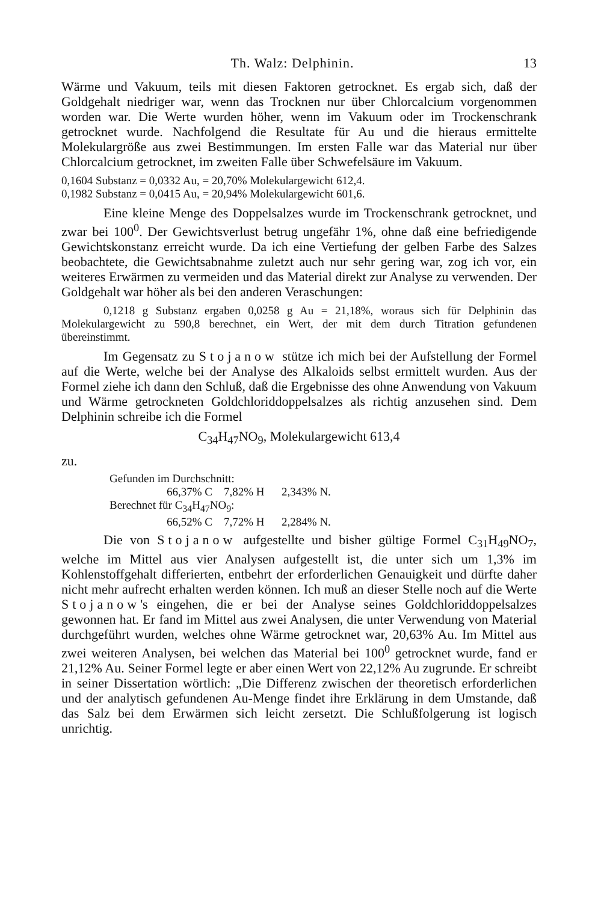Th. Walz: Delphinin. 13
Wärme und Vakuum, teils mit diesen Faktoren getrocknet. Es ergab sich, daß der Goldgehalt niedriger war, wenn das Trocknen nur über Chlorcalcium vorgenommen worden war. Die Werte wurden höher, wenn im Vakuum oder im Trockenschrank getrocknet wurde. Nachfolgend die Resultate für Au und die hieraus ermittelte Molekulargröße aus zwei Bestimmungen. Im ersten Falle war das Material nur über Chlorcalcium getrocknet, im zweiten Falle über Schwefelsäure im Vakuum.
0,1604 Substanz = 0,0332 Au, = 20,70% Molekulargewicht 612,4.
0,1982 Substanz = 0,0415 Au, = 20,94% Molekulargewicht 601,6.
Eine kleine Menge des Doppelsalzes wurde im Trockenschrank getrocknet, und zwar bei 100<sup>0</sup>. Der Gewichtsverlust betrug ungefähr 1%, ohne daß eine befriedigende Gewichtskonstanz erreicht wurde. Da ich eine Vertiefung der gelben Farbe des Salzes beobachtete, die Gewichtsabnahme zuletzt auch nur sehr gering war, zog ich vor, ein weiteres Erwärmen zu vermeiden und das Material direkt zur Analyse zu verwenden. Der Goldgehalt war höher als bei den anderen Veraschungen:
0,1218 g Substanz ergaben 0,0258 g Au = 21,18%, woraus sich für Delphinin das Molekulargewicht zu 590,8 berechnet, ein Wert, der mit dem durch Titration gefundenen übereinstimmt.
Im Gegensatz zu Stojanow stütze ich mich bei der Aufstellung der Formel auf die Werte, welche bei der Analyse des Alkaloids selbst ermittelt wurden. Aus der Formel ziehe ich dann den Schluß, daß die Ergebnisse des ohne Anwendung von Vakuum und Wärme getrockneten Goldchloriddoppelsalzes als richtig anzusehen sind. Dem Delphinin schreibe ich die Formel
C<sub>34</sub>H<sub>47</sub>NO<sub>9</sub>, Molekulargewicht 613,4
zu.
Gefunden im Durchschnitt:
66,37% C 7,82% H 2,343% N.
Berechnet für C<sub>34</sub>H<sub>47</sub>NO<sub>9</sub>:
66,52% C 7,72% H 2,284% N.
Die von Stojanow aufgestellte und bisher gültige Formel C<sub>31</sub>H<sub>49</sub>NO<sub>7</sub>, welche im Mittel aus vier Analysen aufgestellt ist, die unter sich um 1,3% im Kohlenstoffgehalt differierten, entbehrt der erforderlichen Genauigkeit und dürfte daher nicht mehr aufrecht erhalten werden können. Ich muß an dieser Stelle noch auf die Werte Stojanow's eingehen, die er bei der Analyse seines Goldchloriddoppelsalzes gewonnen hat. Er fand im Mittel aus zwei Analysen, die unter Verwendung von Material durchgeführt wurden, welches ohne Wärme getrocknet war, 20,63% Au. Im Mittel aus zwei weiteren Analysen, bei welchen das Material bei 100<sup>0</sup> getrocknet wurde, fand er 21,12% Au. Seiner Formel legte er aber einen Wert von 22,12% Au zugrunde. Er schreibt in seiner Dissertation wörtlich: „Die Differenz zwischen der theoretisch erforderlichen und der analytisch gefundenen Au-Menge findet ihre Erklärung in dem Umstande, daß das Salz bei dem Erwärmen sich leicht zersetzt. Die Schlußfolgerung ist logisch unrichtig.